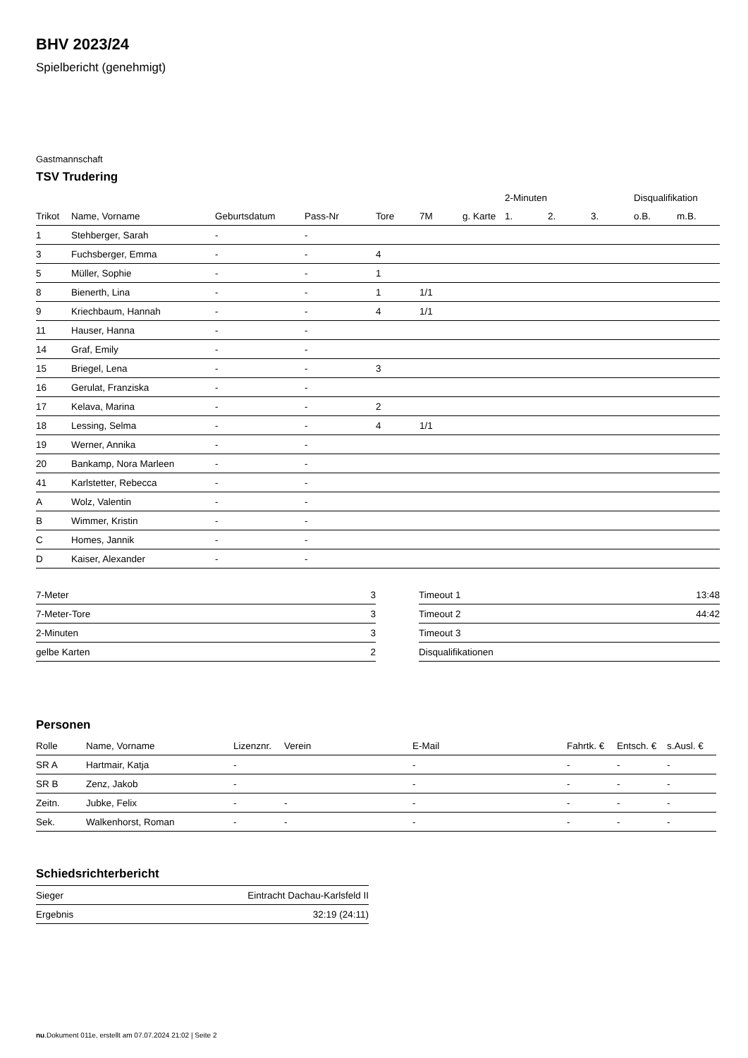BHV 2023/24
Spielbericht (genehmigt)
Gastmannschaft
TSV Trudering
| | | | | | | | 2-Minuten | | | Disqualifikation | |
| --- | --- | --- | --- | --- | --- | --- | --- | --- | --- | --- | --- |
| Trikot | Name, Vorname | Geburtsdatum | Pass-Nr | Tore | 7M | g. Karte | 1. | 2. | 3. | o.B. | m.B. |
| 1 | Stehberger, Sarah | - | - | | | | | | | | |
| 3 | Fuchsberger, Emma | - | - | 4 | | | | | | | |
| 5 | Müller, Sophie | - | - | 1 | | | | | | | |
| 8 | Bienerth, Lina | - | - | 1 | 1/1 | | | | | | |
| 9 | Kriechbaum, Hannah | - | - | 4 | 1/1 | | | | | | |
| 11 | Hauser, Hanna | - | - | | | | | | | | |
| 14 | Graf, Emily | - | - | | | | | | | | |
| 15 | Briegel, Lena | - | - | 3 | | | | | | | |
| 16 | Gerulat, Franziska | - | - | | | | | | | | |
| 17 | Kelava, Marina | - | - | 2 | | | | | | | |
| 18 | Lessing, Selma | - | - | 4 | 1/1 | | | | | | |
| 19 | Werner, Annika | - | - | | | | | | | | |
| 20 | Bankamp, Nora Marleen | - | - | | | | | | | | |
| 41 | Karlstetter, Rebecca | - | - | | | | | | | | |
| A | Wolz, Valentin | - | - | | | | | | | | |
| B | Wimmer, Kristin | - | - | | | | | | | | |
| C | Homes, Jannik | - | - | | | | | | | | |
| D | Kaiser, Alexander | - | - | | | | | | | | |
| 7-Meter | 3 |
| 7-Meter-Tore | 3 |
| 2-Minuten | 3 |
| gelbe Karten | 2 |
| Timeout 1 | 13:48 |
| Timeout 2 | 44:42 |
| Timeout 3 | |
| Disqualifikationen | |
Personen
| Rolle | Name, Vorname | Lizenznr. | Verein | E-Mail | Fahrtk. € | Entsch. € | s.Ausl. € |
| --- | --- | --- | --- | --- | --- | --- | --- |
| SR A | Hartmair, Katja | - | | - | - | - | - |
| SR B | Zenz, Jakob | - | | - | - | - | - |
| Zeitn. | Jubke, Felix | - | - | - | - | - | - |
| Sek. | Walkenhorst, Roman | - | - | - | - | - | - |
Schiedsrichterbericht
| Sieger | Eintracht Dachau-Karlsfeld II |
| Ergebnis | 32:19 (24:11) |
nu.Dokument 011e, erstellt am 07.07.2024 21:02 | Seite 2